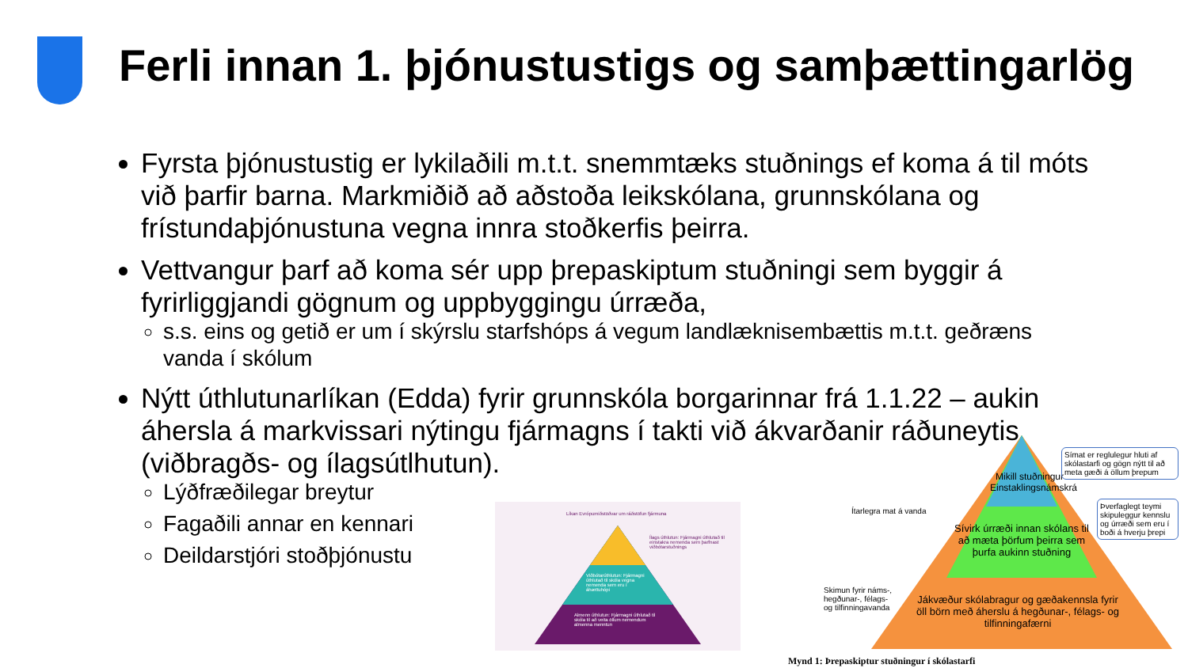Ferli innan 1. þjónustustigs og samþættingarlög
Fyrsta þjónustustig er lykilaðili m.t.t. snemmtæks stuðnings ef koma á til móts við þarfir barna. Markmiðið að aðstoða leikskólana, grunnskólana og frístundaþjónustuna vegna innra stoðkerfis þeirra.
Vettvangur þarf að koma sér upp þrepaskiptum stuðningi sem byggir á fyrirliggjandi gögnum og uppbyggingu úrræða,
s.s. eins og getið er um í skýrslu starfshóps á vegum landlæknisembættis m.t.t. geðræns vanda í skólum
Nýtt úthlutunarlíkan (Edda) fyrir grunnskóla borgarinnar frá 1.1.22 – aukin áhersla á markvissari nýtingu fjármagns í takti við ákvarðanir ráðuneytis (viðbragðs- og ílagsútlhutun).
Lýðfræðilegar breytur
Fagaðili annar en kennari
Deildarstjóri stoðþjónustu
Líkan Evrópumiðstöðvar um ráðstöfun fjármuna
Ílags úthlutun: Fjármagni úthlutað til einstakra nemenda sem þarfnast viðbótarstuðnings
Viðbótarúthlutun: Fjármagni úthlutað til skóla vegna nemenda sem eru í áhættuhópi
Almenn úthlutun: Fjármagni úthlutað til skóla til að veita öllum nemendum almenna menntun
Mikill stuðningur Einstaklingsnámskrá
Sívirk úrræði innan skólans til að mæta þörfum þeirra sem þurfa aukinn stuðning
Jákvæður skólabragur og gæðakennsla fyrir öll börn með áherslu á hegðunar-, félags- og tilfinningafærni
Símat er reglulegur hluti af skólastarfi og gögn nýtt til að meta gæði á öllum þrepum
Þverfaglegt teymi skipuleggur kennslu og úrræði sem eru í boði á hverju þrepi
Ítarlegra mat á vanda
Skimun fyrir náms-, hegðunar-, félags- og tilfinningavanda
Mynd 1: Þrepaskiptur stuðningur í skólastarfi